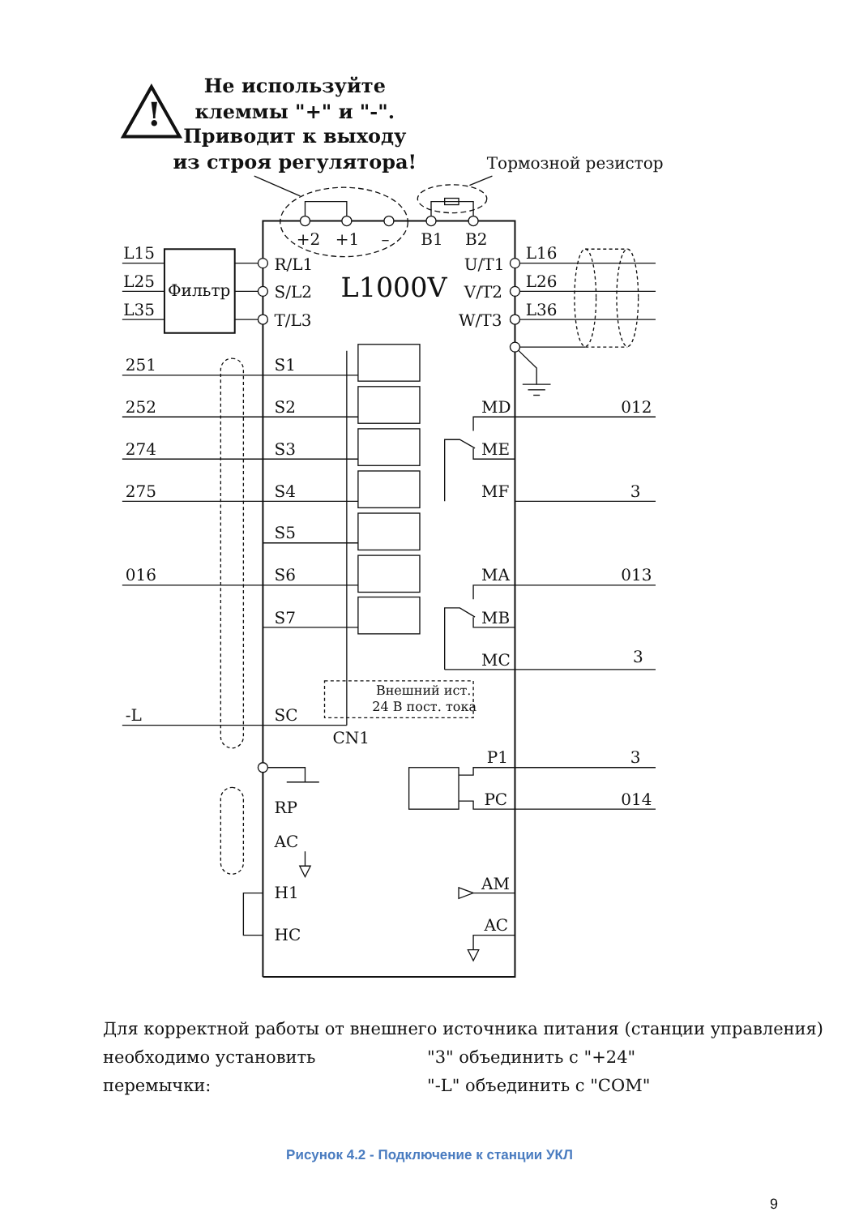!
Не используйте
клеммы "+" и "-".
Приводит к выходу
из строя регулятора!
Тормозной резистор
+2
+1
–
B1
B2
L15
L25
L35
Фильтр
R/L1
S/L2
T/L3
L1000V
U/T1
V/T2
W/T3
L16
L26
L36
251
S1
252
S2
MD
012
274
S3
ME
275
S4
MF
3
S5
016
S6
MA
013
S7
MB
MC
3
Внешний ист.
24 В пост. тока
-L
SC
CN1
P1
3
PC
014
RP
AC
H1
AM
HC
AC
Для корректной работы от внешнего источника питания (станции управления)
необходимо установить перемычки:
"3" объединить с "+24"
"-L" объединить с "COM"
Рисунок 4.2 - Подключение к станции УКЛ
9